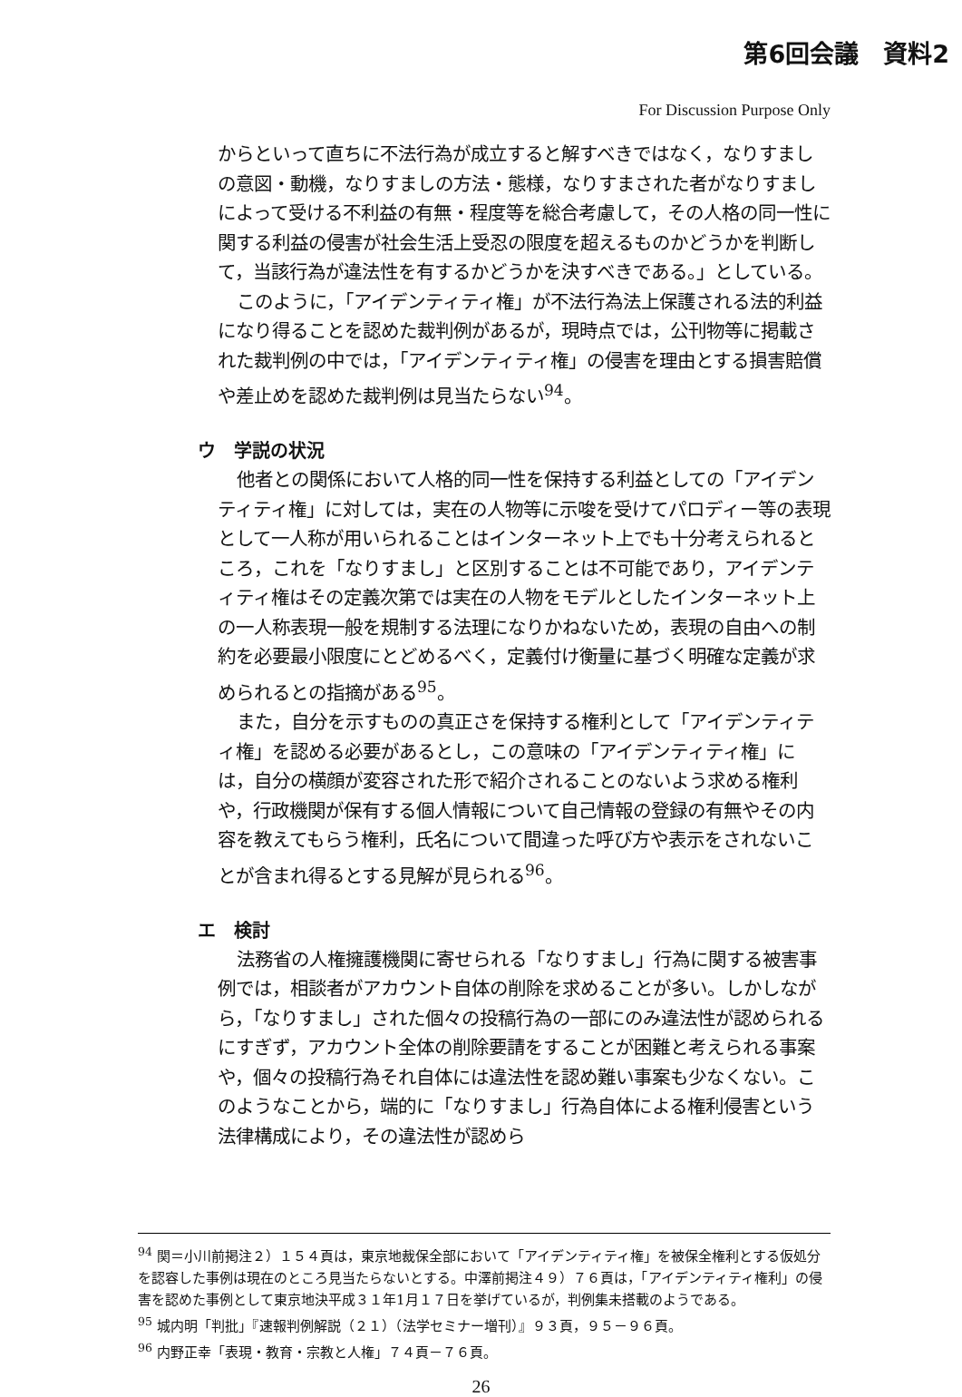第6回会議　資料2
For Discussion Purpose Only
からといって直ちに不法行為が成立すると解すべきではなく，なりすましの意図・動機，なりすましの方法・態様，なりすまされた者がなりすましによって受ける不利益の有無・程度等を総合考慮して，その人格の同一性に関する利益の侵害が社会生活上受忍の限度を超えるものかどうかを判断して，当該行為が違法性を有するかどうかを決すべきである。」としている。
このように，「アイデンティティ権」が不法行為法上保護される法的利益になり得ることを認めた裁判例があるが，現時点では，公刊物等に掲載された裁判例の中では，「アイデンティティ権」の侵害を理由とする損害賠償や差止めを認めた裁判例は見当たらない<sup>94</sup>。
ウ　学説の状況
他者との関係において人格的同一性を保持する利益としての「アイデンティティ権」に対しては，実在の人物等に示唆を受けてパロディー等の表現として一人称が用いられることはインターネット上でも十分考えられるところ，これを「なりすまし」と区別することは不可能であり，アイデンティティ権はその定義次第では実在の人物をモデルとしたインターネット上の一人称表現一般を規制する法理になりかねないため，表現の自由への制約を必要最小限度にとどめるべく，定義付け衡量に基づく明確な定義が求められるとの指摘がある<sup>95</sup>。
また，自分を示すものの真正さを保持する権利として「アイデンティティ権」を認める必要があるとし，この意味の「アイデンティティ権」には，自分の横顔が変容された形で紹介されることのないよう求める権利や，行政機関が保有する個人情報について自己情報の登録の有無やその内容を教えてもらう権利，氏名について間違った呼び方や表示をされないことが含まれ得るとする見解が見られる<sup>96</sup>。
エ　検討
法務省の人権擁護機関に寄せられる「なりすまし」行為に関する被害事例では，相談者がアカウント自体の削除を求めることが多い。しかしながら，「なりすまし」された個々の投稿行為の一部にのみ違法性が認められるにすぎず，アカウント全体の削除要請をすることが困難と考えられる事案や，個々の投稿行為それ自体には違法性を認め難い事案も少なくない。このようなことから，端的に「なりすまし」行為自体による権利侵害という法律構成により，その違法性が認めら
<sup>94</sup> 関＝小川前掲注２）１５４頁は，東京地裁保全部において「アイデンティティ権」を被保全権利とする仮処分を認容した事例は現在のところ見当たらないとする。中澤前掲注４９）７６頁は，「アイデンティティ権利」の侵害を認めた事例として東京地決平成３１年1月１７日を挙げているが，判例集未搭載のようである。
<sup>95</sup> 城内明「判批」『速報判例解説（２１）（法学セミナー増刊）』９３頁，９５－９６頁。
<sup>96</sup> 内野正幸「表現・教育・宗教と人権」７４頁－７６頁。
26